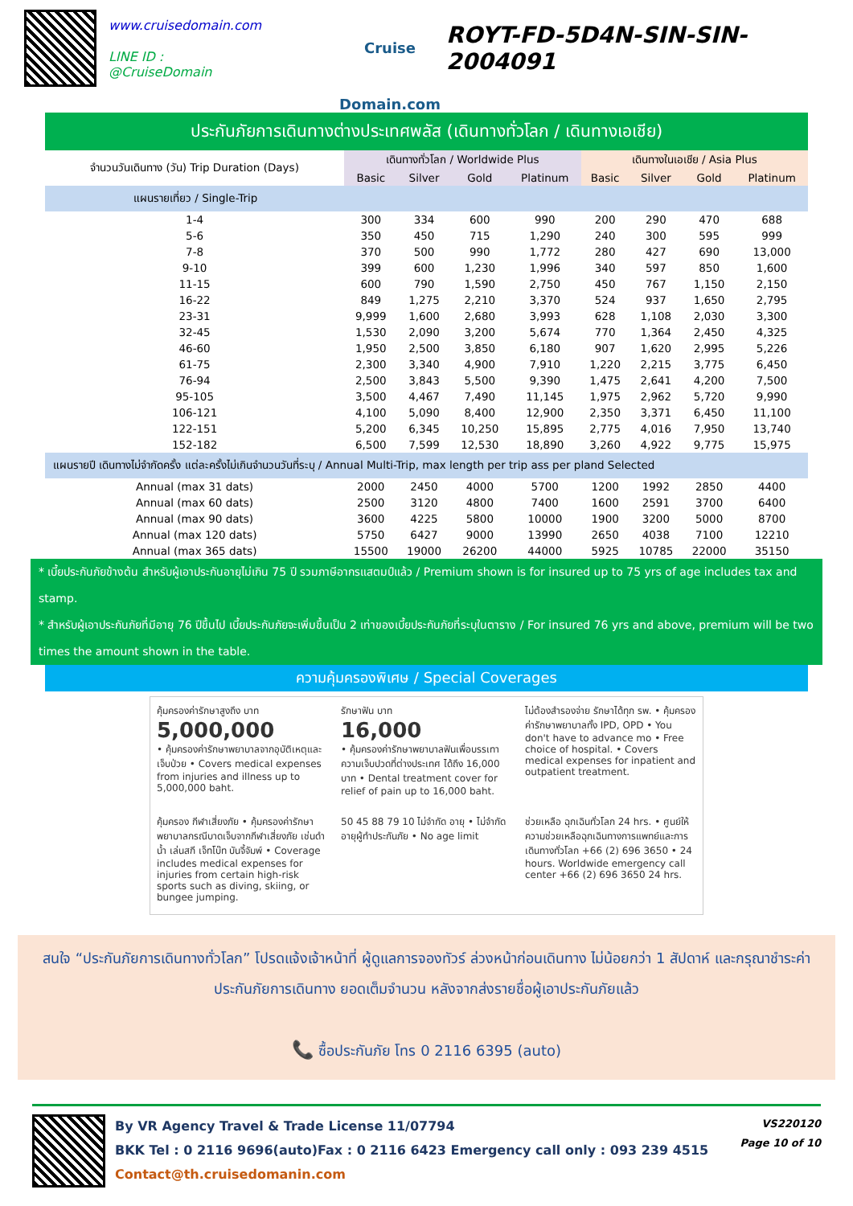www.cruisedomain.com
LINE ID : @CruiseDomain
Cruise Domain.com
ROYT-FD-5D4N-SIN-SIN-2004091
ประกันภัยการเดินทางต่างประเทศพลัส (เดินทางทั่วโลก / เดินทางเอเชีย)
| จำนวนวันเดินทาง (วัน) Trip Duration (Days) | เดินทางทั่วโลก / Worldwide Plus | | | | เดินทางในเอเชีย / Asia Plus | | | |
| --- | --- | --- | --- | --- | --- | --- | --- | --- |
| | Basic | Silver | Gold | Platinum | Basic | Silver | Gold | Platinum |
| แผนรายเที่ยว / Single-Trip | | | | | | | | |
| 1-4 | 300 | 334 | 600 | 990 | 200 | 290 | 470 | 688 |
| 5-6 | 350 | 450 | 715 | 1,290 | 240 | 300 | 595 | 999 |
| 7-8 | 370 | 500 | 990 | 1,772 | 280 | 427 | 690 | 13,000 |
| 9-10 | 399 | 600 | 1,230 | 1,996 | 340 | 597 | 850 | 1,600 |
| 11-15 | 600 | 790 | 1,590 | 2,750 | 450 | 767 | 1,150 | 2,150 |
| 16-22 | 849 | 1,275 | 2,210 | 3,370 | 524 | 937 | 1,650 | 2,795 |
| 23-31 | 9,999 | 1,600 | 2,680 | 3,993 | 628 | 1,108 | 2,030 | 3,300 |
| 32-45 | 1,530 | 2,090 | 3,200 | 5,674 | 770 | 1,364 | 2,450 | 4,325 |
| 46-60 | 1,950 | 2,500 | 3,850 | 6,180 | 907 | 1,620 | 2,995 | 5,226 |
| 61-75 | 2,300 | 3,340 | 4,900 | 7,910 | 1,220 | 2,215 | 3,775 | 6,450 |
| 76-94 | 2,500 | 3,843 | 5,500 | 9,390 | 1,475 | 2,641 | 4,200 | 7,500 |
| 95-105 | 3,500 | 4,467 | 7,490 | 11,145 | 1,975 | 2,962 | 5,720 | 9,990 |
| 106-121 | 4,100 | 5,090 | 8,400 | 12,900 | 2,350 | 3,371 | 6,450 | 11,100 |
| 122-151 | 5,200 | 6,345 | 10,250 | 15,895 | 2,775 | 4,016 | 7,950 | 13,740 |
| 152-182 | 6,500 | 7,599 | 12,530 | 18,890 | 3,260 | 4,922 | 9,775 | 15,975 |
| แผนรายปี เดินทางไม่จำกัดครั้ง แต่ละครั้งไม่เกินจำนวนวันที่ระบุ / Annual Multi-Trip, max length per trip ass per pland Selected | | | | | | | | |
| Annual (max 31 dats) | 2000 | 2450 | 4000 | 5700 | 1200 | 1992 | 2850 | 4400 |
| Annual (max 60 dats) | 2500 | 3120 | 4800 | 7400 | 1600 | 2591 | 3700 | 6400 |
| Annual (max 90 dats) | 3600 | 4225 | 5800 | 10000 | 1900 | 3200 | 5000 | 8700 |
| Annual (max 120 dats) | 5750 | 6427 | 9000 | 13990 | 2650 | 4038 | 7100 | 12210 |
| Annual (max 365 dats) | 15500 | 19000 | 26200 | 44000 | 5925 | 10785 | 22000 | 35150 |
* เบี้ยประกันภัยข้างต้น สำหรับผู้เอาประกันอายุไม่เกิน 75 ปี รวมภาษีอากรแสตมป์แล้ว / Premium shown is for insured up to 75 yrs of age includes tax and stamp.
* สำหรับผู้เอาประกันภัยที่มีอายุ 76 ปีขึ้นไป เบี้ยประกันภัยจะเพิ่มขึ้นเป็น 2 เท่าของเบี้ยประกันภัยที่ระบุในตาราง / For insured 76 yrs and above, premium will be two times the amount shown in the table.
ความคุ้มครองพิเศษ / Special Coverages
คุ้มครองค่ารักษาสูงถึง บาท
5,000,000
• คุ้มครองค่ารักษาพยาบาลจากอุบัติเหตุและเจ็บป่วย • Covers medical expenses from injuries and illness up to 5,000,000 baht.
รักษาฟัน บาท
16,000
• คุ้มครองค่ารักษาพยาบาลฟันเพื่อบรรเทาความเจ็บปวดที่ต่างประเทศ ได้ถึง 16,000 บาท • Dental treatment cover for relief of pain up to 16,000 baht.
ไม่ต้องสำรองจ่าย รักษาได้ทุก รพ. • คุ้มครองค่ารักษาพยาบาลทั้ง IPD, OPD • You don't have to advance mo • Free choice of hospital. • Covers medical expenses for inpatient and outpatient treatment.
คุ้มครอง กีฬาเสี่ยงภัย • คุ้มครองค่ารักษาพยาบาลกรณีบาดเจ็บจากกีฬาเสี่ยงภัย เช่นดำน้ำ เล่นสกี เจ็ทโบ๊ท บันจี้จัมพ์ • Coverage includes medical expenses for injuries from certain high-risk sports such as diving, skiing, or bungee jumping.
50 45 88 79 10 ไม่จำกัด อายุ • ไม่จำกัดอายุผู้ทำประกันภัย • No age limit
ช่วยเหลือ ฉุกเฉินทั่วโลก 24 hrs. • ศูนย์ให้ความช่วยเหลือฉุกเฉินทางการแพทย์และการเดินทางทั่วโลก +66 (2) 696 3650 • 24 hours. Worldwide emergency call center +66 (2) 696 3650 24 hrs.
สนใจ “ประกันภัยการเดินทางทั่วโลก” โปรดแจ้งเจ้าหน้าที่ ผู้ดูแลการจองทัวร์ ล่วงหน้าก่อนเดินทาง ไม่น้อยกว่า 1 สัปดาห์ และกรุณาชำระค่าประกันภัยการเดินทาง ยอดเต็มจำนวน หลังจากส่งรายชื่อผู้เอาประกันภัยแล้ว
📞 ซื้อประกันภัย โทร 0 2116 6395 (auto)
By VR Agency Travel & Trade License 11/07794
BKK Tel : 0 2116 9696(auto)Fax : 0 2116 6423 Emergency call only : 093 239 4515
Contact@th.cruisedomanin.com
VS220120
Page 10 of 10